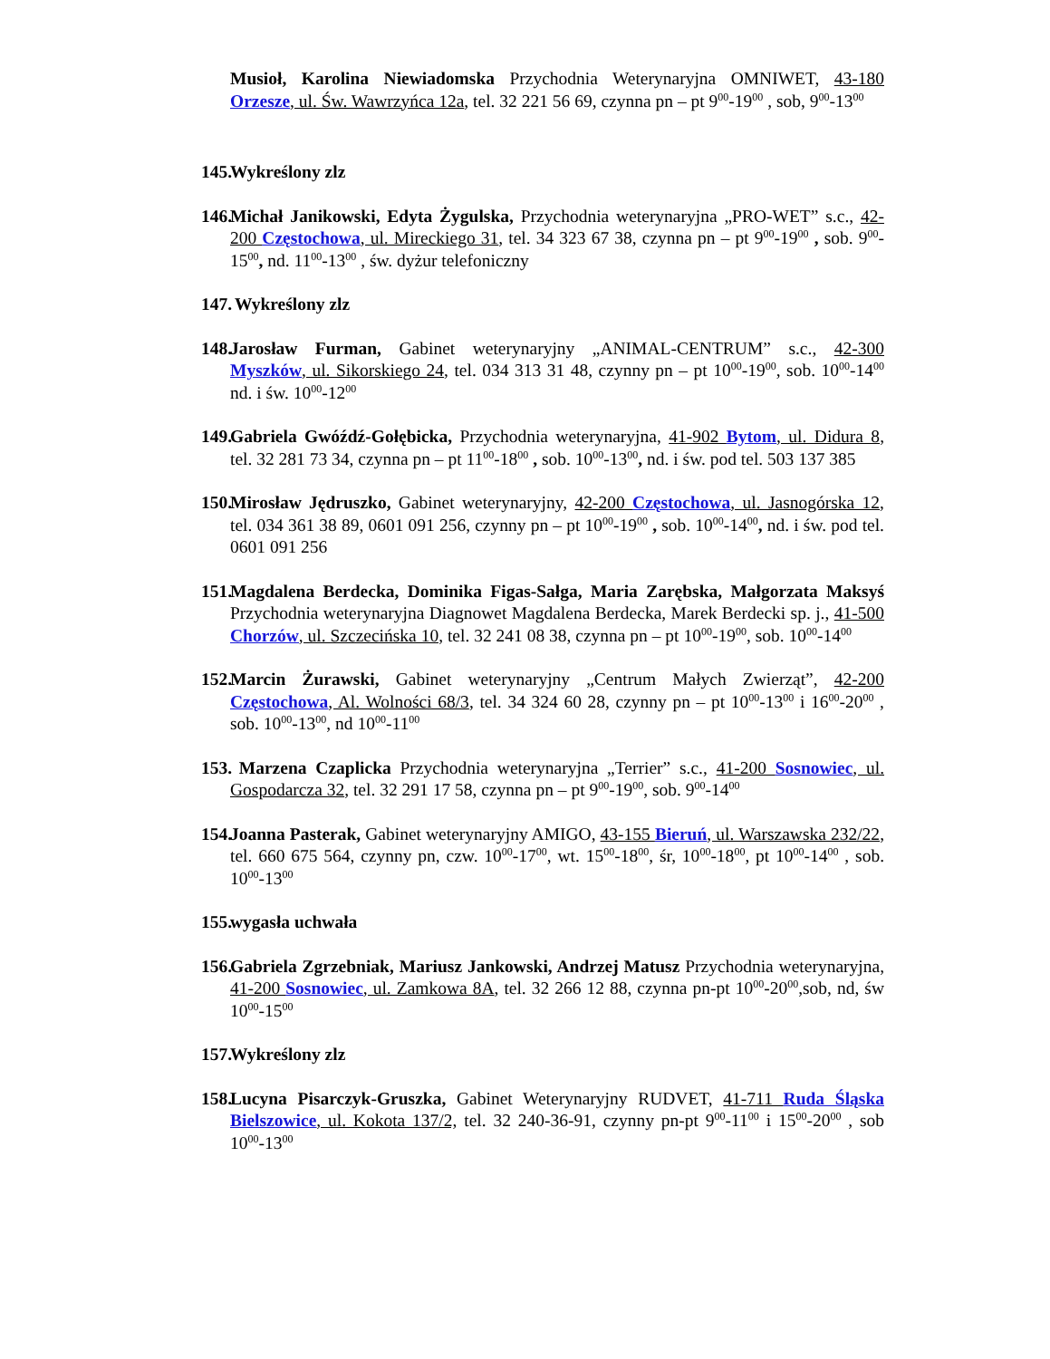Musioł, Karolina Niewiadomska Przychodnia Weterynaryjna OMNIWET, 43-180 Orzesze, ul. Św. Wawrzyńca 12a, tel. 32 221 56 69, czynna pn – pt 9<sup>00</sup>-19<sup>00</sup> , sob, 9<sup>00</sup>-13<sup>00</sup>
145. Wykreślony zlz
146. Michał Janikowski, Edyta Żygulska, Przychodnia weterynaryjna „PRO-WET” s.c., 42-200 Częstochowa, ul. Mireckiego 31, tel. 34 323 67 38, czynna pn – pt 9<sup>00</sup>-19<sup>00</sup> , sob. 9<sup>00</sup>-15<sup>00</sup>, nd. 11<sup>00</sup>-13<sup>00</sup> , św. dyżur telefoniczny
147. Wykreślony zlz
148. Jarosław Furman, Gabinet weterynaryjny „ANIMAL-CENTRUM” s.c., 42-300 Myszków, ul. Sikorskiego 24, tel. 034 313 31 48, czynny pn – pt 10<sup>00</sup>-19<sup>00</sup>, sob. 10<sup>00</sup>-14<sup>00</sup> nd. i św. 10<sup>00</sup>-12<sup>00</sup>
149. Gabriela Gwóźdź-Gołębicka, Przychodnia weterynaryjna, 41-902 Bytom, ul. Didura 8, tel. 32 281 73 34, czynna pn – pt 11<sup>00</sup>-18<sup>00</sup> , sob. 10<sup>00</sup>-13<sup>00</sup>, nd. i św. pod tel. 503 137 385
150. Mirosław Jędruszko, Gabinet weterynaryjny, 42-200 Częstochowa, ul. Jasnogórska 12, tel. 034 361 38 89, 0601 091 256, czynny pn – pt 10<sup>00</sup>-19<sup>00</sup> , sob. 10<sup>00</sup>-14<sup>00</sup>, nd. i św. pod tel. 0601 091 256
151. Magdalena Berdecka, Dominika Figas-Sałga, Maria Zarębska, Małgorzata Maksyś Przychodnia weterynaryjna Diagnowet Magdalena Berdecka, Marek Berdecki sp. j., 41-500 Chorzów, ul. Szczecińska 10, tel. 32 241 08 38, czynna pn – pt 10<sup>00</sup>-19<sup>00</sup>, sob. 10<sup>00</sup>-14<sup>00</sup>
152. Marcin Żurawski, Gabinet weterynaryjny „Centrum Małych Zwierząt”, 42-200 Częstochowa, Al. Wolności 68/3, tel. 34 324 60 28, czynny pn – pt 10<sup>00</sup>-13<sup>00</sup> i 16<sup>00</sup>-20<sup>00</sup> , sob. 10<sup>00</sup>-13<sup>00</sup>, nd 10<sup>00</sup>-11<sup>00</sup>
153. Marzena Czaplicka Przychodnia weterynaryjna „Terrier” s.c., 41-200 Sosnowiec, ul. Gospodarcza 32, tel. 32 291 17 58, czynna pn – pt 9<sup>00</sup>-19<sup>00</sup>, sob. 9<sup>00</sup>-14<sup>00</sup>
154. Joanna Pasterak, Gabinet weterynaryjny AMIGO, 43-155 Bieruń, ul. Warszawska 232/22, tel. 660 675 564, czynny pn, czw. 10<sup>00</sup>-17<sup>00</sup>, wt. 15<sup>00</sup>-18<sup>00</sup>, śr, 10<sup>00</sup>-18<sup>00</sup>, pt 10<sup>00</sup>-14<sup>00</sup> , sob. 10<sup>00</sup>-13<sup>00</sup>
155. wygasła uchwała
156. Gabriela Zgrzebniak, Mariusz Jankowski, Andrzej Matusz Przychodnia weterynaryjna, 41-200 Sosnowiec, ul. Zamkowa 8A, tel. 32 266 12 88, czynna pn-pt 10<sup>00</sup>-20<sup>00</sup>,sob, nd, św 10<sup>00</sup>-15<sup>00</sup>
157. Wykreślony zlz
158. Lucyna Pisarczyk-Gruszka, Gabinet Weterynaryjny RUDVET, 41-711 Ruda Śląska Bielszowice, ul. Kokota 137/2, tel. 32 240-36-91, czynny pn-pt 9<sup>00</sup>-11<sup>00</sup> i 15<sup>00</sup>-20<sup>00</sup> , sob 10<sup>00</sup>-13<sup>00</sup>